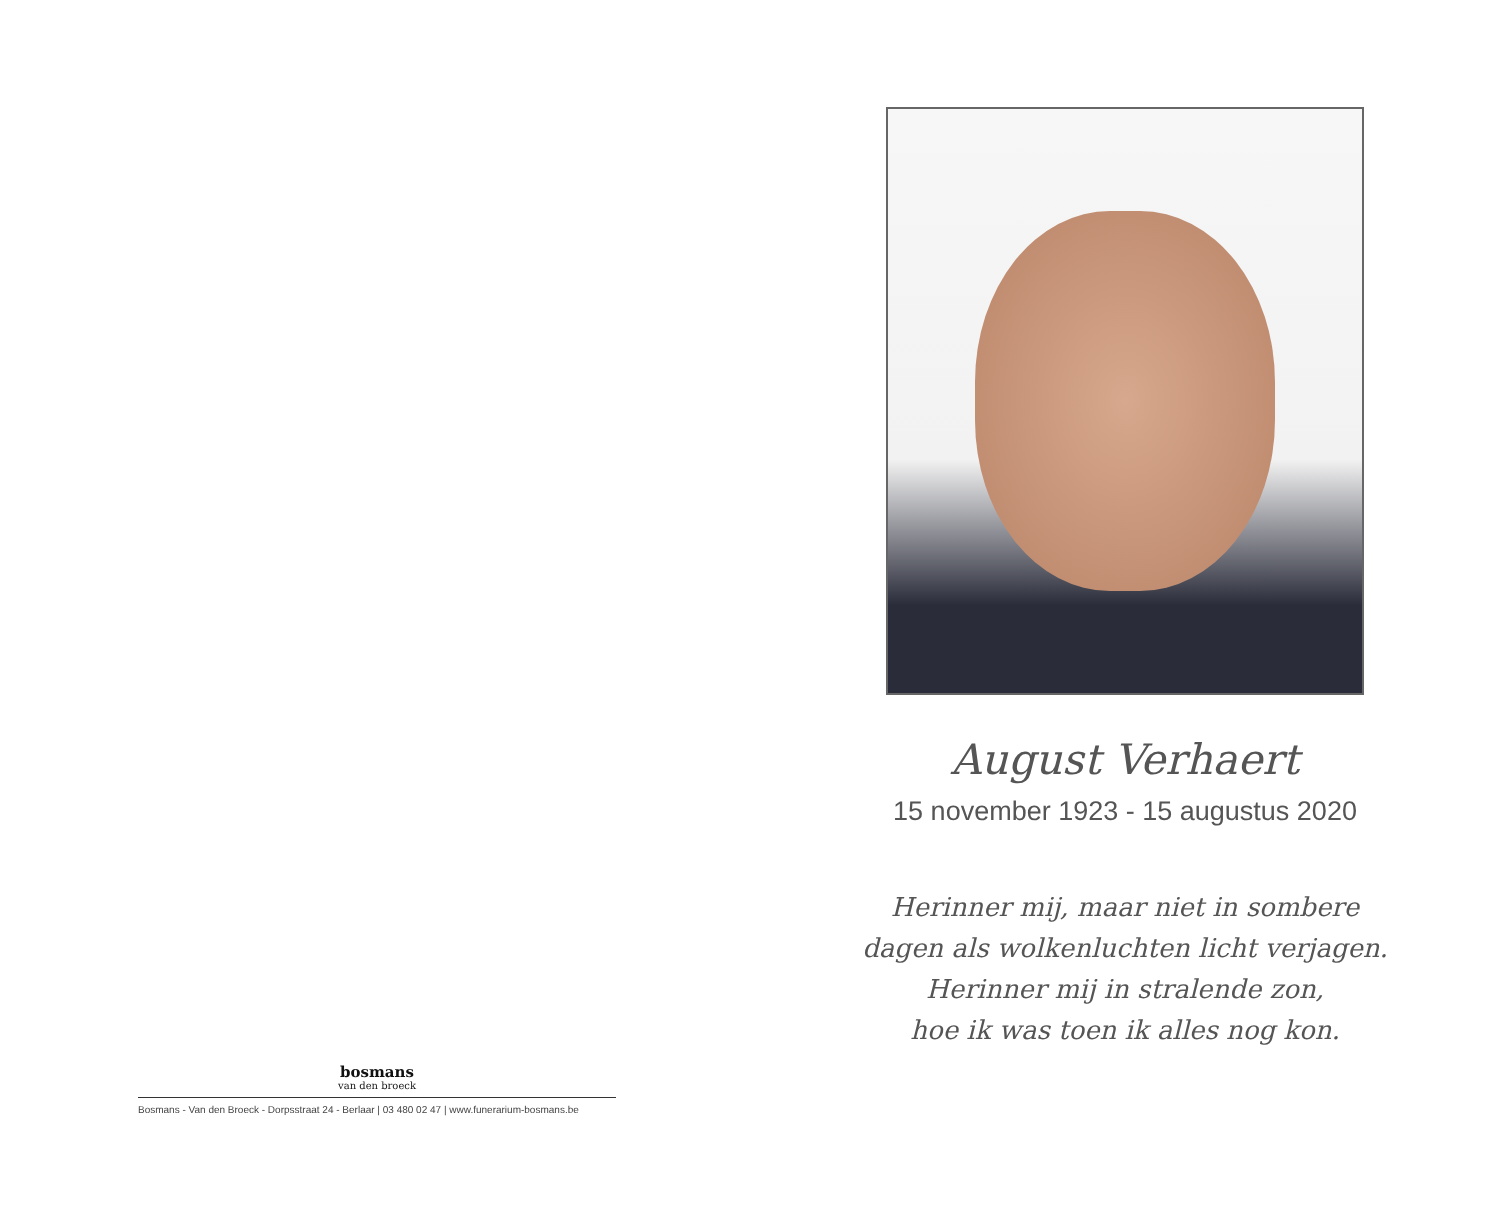bosmans
van den broeck
Bosmans - Van den Broeck - Dorpsstraat 24 - Berlaar | 03 480 02 47 | www.funerarium-bosmans.be
August Verhaert
15 november 1923 - 15 augustus 2020
Herinner mij, maar niet in sombere
dagen als wolkenluchten licht verjagen.
Herinner mij in stralende zon,
hoe ik was toen ik alles nog kon.